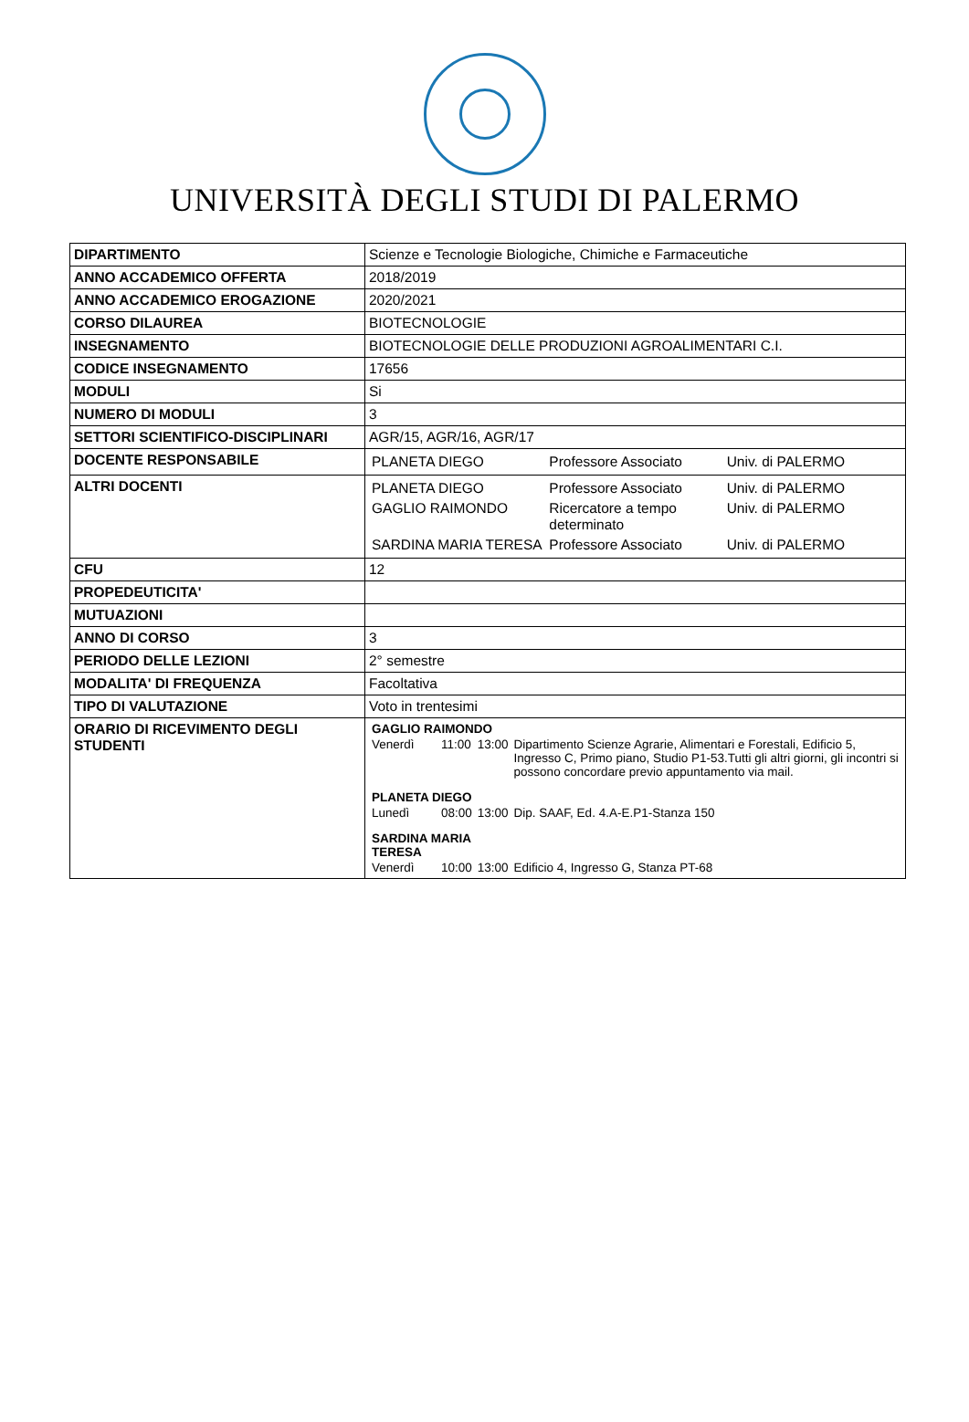UNIVERSITÀ DEGLI STUDI DI PALERMO
| DIPARTIMENTO | Scienze e Tecnologie Biologiche, Chimiche e Farmaceutiche |
| ANNO ACCADEMICO OFFERTA | 2018/2019 |
| ANNO ACCADEMICO EROGAZIONE | 2020/2021 |
| CORSO DILAUREA | BIOTECNOLOGIE |
| INSEGNAMENTO | BIOTECNOLOGIE DELLE PRODUZIONI AGROALIMENTARI C.I. |
| CODICE INSEGNAMENTO | 17656 |
| MODULI | Si |
| NUMERO DI MODULI | 3 |
| SETTORI SCIENTIFICO-DISCIPLINARI | AGR/15, AGR/16, AGR/17 |
| DOCENTE RESPONSABILE | / PLANETA DIEGO / Professore Associato / Univ. di PALERMO / |
| ALTRI DOCENTI | / PLANETA DIEGO / Professore Associato / Univ. di PALERMO / / GAGLIO RAIMONDO / Ricercatore a tempo determinato / Univ. di PALERMO / / SARDINA MARIA TERESA / Professore Associato / Univ. di PALERMO / |
| CFU | 12 |
| PROPEDEUTICITA' | |
| MUTUAZIONI | |
| ANNO DI CORSO | 3 |
| PERIODO DELLE LEZIONI | 2° semestre |
| MODALITA' DI FREQUENZA | Facoltativa |
| TIPO DI VALUTAZIONE | Voto in trentesimi |
| ORARIO DI RICEVIMENTO DEGLI STUDENTI | / GAGLIO RAIMONDO / / / / / Venerdì / 11:00 / 13:00 / Dipartimento Scienze Agrarie, Alimentari e Forestali, Edificio 5, Ingresso C, Primo piano, Studio P1-53.Tutti gli altri giorni, gli incontri si possono concordare previo appuntamento via mail. / / PLANETA DIEGO / / / / / Lunedì / 08:00 / 13:00 / Dip. SAAF, Ed. 4.A-E.P1-Stanza 150 / / SARDINA MARIA TERESA / / / / / Venerdì / 10:00 / 13:00 / Edificio 4, Ingresso G, Stanza PT-68 / |